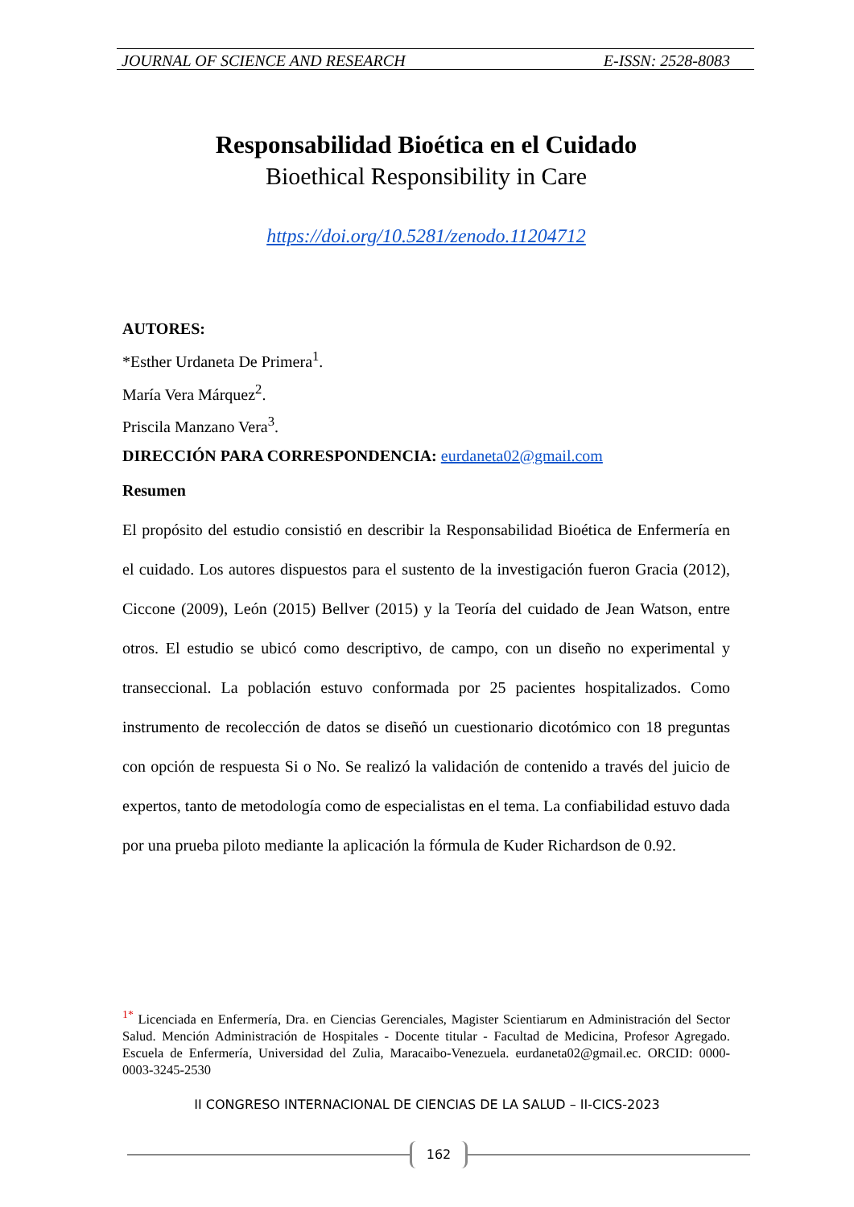JOURNAL OF SCIENCE AND RESEARCH E-ISSN: 2528-8083
Responsabilidad Bioética en el Cuidado
Bioethical Responsibility in Care
https://doi.org/10.5281/zenodo.11204712
AUTORES:
*Esther Urdaneta De Primera<sup>1</sup>.
María Vera Márquez<sup>2</sup>.
Priscila Manzano Vera<sup>3</sup>.
DIRECCIÓN PARA CORRESPONDENCIA: eurdaneta02@gmail.com
Resumen
El propósito del estudio consistió en describir la Responsabilidad Bioética de Enfermería en el cuidado. Los autores dispuestos para el sustento de la investigación fueron Gracia (2012), Ciccone (2009), León (2015) Bellver (2015) y la Teoría del cuidado de Jean Watson, entre otros. El estudio se ubicó como descriptivo, de campo, con un diseño no experimental y transeccional. La población estuvo conformada por 25 pacientes hospitalizados. Como instrumento de recolección de datos se diseñó un cuestionario dicotómico con 18 preguntas con opción de respuesta Si o No. Se realizó la validación de contenido a través del juicio de expertos, tanto de metodología como de especialistas en el tema. La confiabilidad estuvo dada por una prueba piloto mediante la aplicación la fórmula de Kuder Richardson de 0.92.
<sup>1*</sup> Licenciada en Enfermería, Dra. en Ciencias Gerenciales, Magister Scientiarum en Administración del Sector Salud. Mención Administración de Hospitales - Docente titular - Facultad de Medicina, Profesor Agregado. Escuela de Enfermería, Universidad del Zulia, Maracaibo-Venezuela. eurdaneta02@gmail.ec. ORCID: 0000-0003-3245-2530
II CONGRESO INTERNACIONAL DE CIENCIAS DE LA SALUD – II-CICS-2023
162